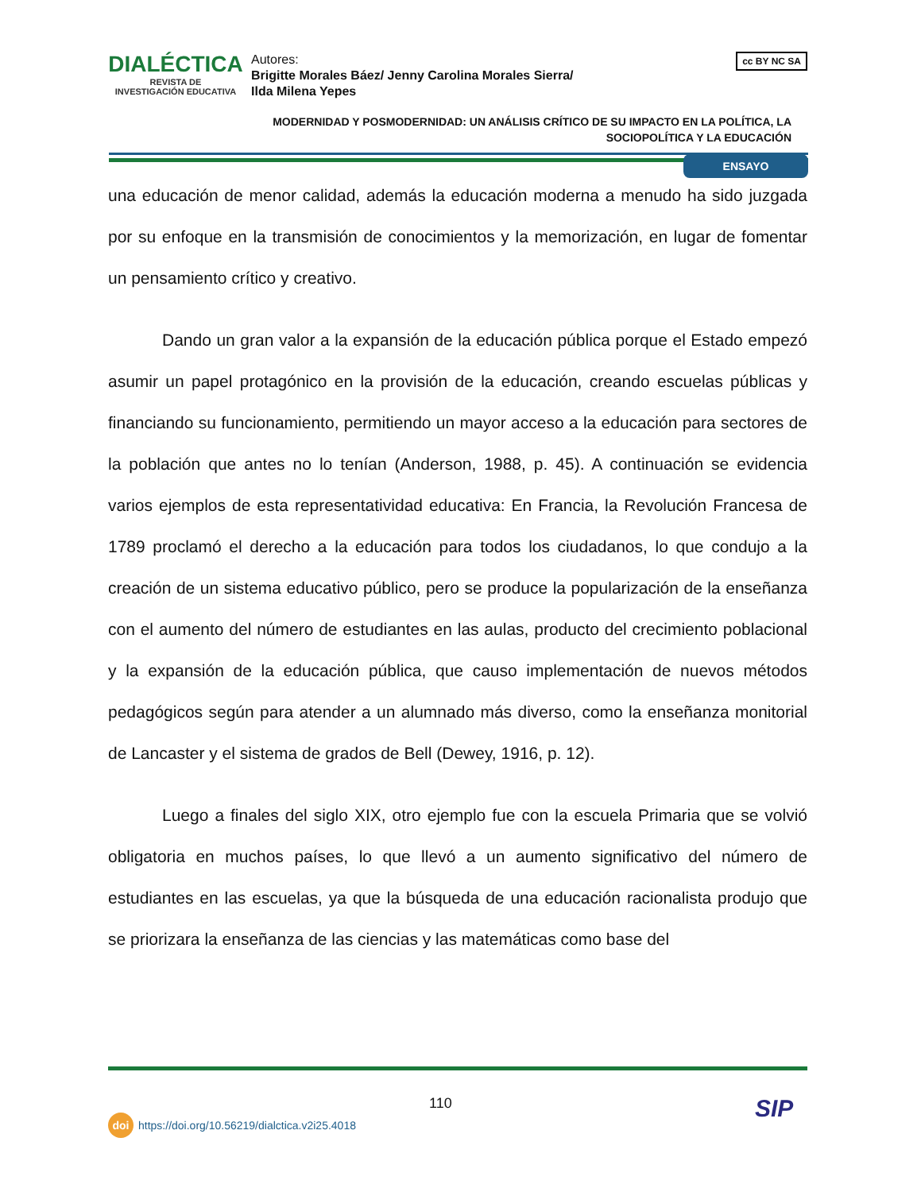DIALÉCTICA
REVISTA DE
INVESTIGACIÓN EDUCATIVA
Autores:
Brigitte Morales Báez/ Jenny Carolina Morales Sierra/
Ilda Milena Yepes
cc BY NC SA
MODERNIDAD Y POSMODERNIDAD: UN ANÁLISIS CRÍTICO DE SU IMPACTO EN LA POLÍTICA, LA
SOCIOPOLÍTICA Y LA EDUCACIÓN
ENSAYO
una educación de menor calidad, además la educación moderna a menudo ha sido juzgada por su enfoque en la transmisión de conocimientos y la memorización, en lugar de fomentar un pensamiento crítico y creativo.
Dando un gran valor a la expansión de la educación pública porque el Estado empezó asumir un papel protagónico en la provisión de la educación, creando escuelas públicas y financiando su funcionamiento, permitiendo un mayor acceso a la educación para sectores de la población que antes no lo tenían (Anderson, 1988, p. 45). A continuación se evidencia varios ejemplos de esta representatividad educativa: En Francia, la Revolución Francesa de 1789 proclamó el derecho a la educación para todos los ciudadanos, lo que condujo a la creación de un sistema educativo público, pero se produce la popularización de la enseñanza con el aumento del número de estudiantes en las aulas, producto del crecimiento poblacional y la expansión de la educación pública, que causo implementación de nuevos métodos pedagógicos según para atender a un alumnado más diverso, como la enseñanza monitorial de Lancaster y el sistema de grados de Bell (Dewey, 1916, p. 12).
Luego a finales del siglo XIX, otro ejemplo fue con la escuela Primaria que se volvió obligatoria en muchos países, lo que llevó a un aumento significativo del número de estudiantes en las escuelas, ya que la búsqueda de una educación racionalista produjo que se priorizara la enseñanza de las ciencias y las matemáticas como base del
110
doi https://doi.org/10.56219/dialctica.v2i25.4018
SIP